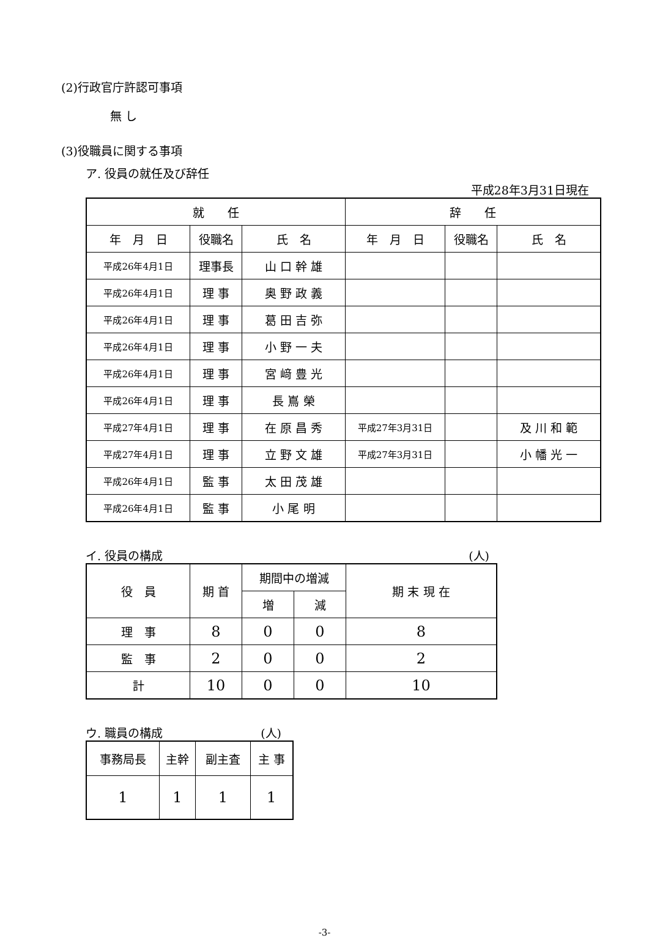(2)行政官庁許認可事項
無 し
(3)役職員に関する事項
ア. 役員の就任及び辞任
平成28年3月31日現在
| 就 任 | | | 辞 任 | | |
| --- | --- | --- | --- | --- | --- |
| 年 月 日 | 役職名 | 氏 名 | 年 月 日 | 役職名 | 氏 名 |
| 平成26年4月1日 | 理事長 | 山 口 幹 雄 | | | |
| 平成26年4月1日 | 理 事 | 奥 野 政 義 | | | |
| 平成26年4月1日 | 理 事 | 葛 田 吉 弥 | | | |
| 平成26年4月1日 | 理 事 | 小 野 一 夫 | | | |
| 平成26年4月1日 | 理 事 | 宮 﨑 豊 光 | | | |
| 平成26年4月1日 | 理 事 | 長 嶌 榮 | | | |
| 平成27年4月1日 | 理 事 | 在 原 昌 秀 | 平成27年3月31日 | | 及 川 和 範 |
| 平成27年4月1日 | 理 事 | 立 野 文 雄 | 平成27年3月31日 | | 小 幡 光 一 |
| 平成26年4月1日 | 監 事 | 太 田 茂 雄 | | | |
| 平成26年4月1日 | 監 事 | 小 尾 明 | | | |
イ. 役員の構成 (人)
| 役 員 | 期 首 | 期間中の増減 | | 期 末 現 在 |
| --- | --- | --- | --- | --- |
| | | 増 | 減 | |
| 理 事 | 8 | 0 | 0 | 8 |
| 監 事 | 2 | 0 | 0 | 2 |
| 計 | 10 | 0 | 0 | 10 |
ウ. 職員の構成 (人)
| 事務局長 | 主幹 | 副主査 | 主 事 |
| --- | --- | --- | --- |
| 1 | 1 | 1 | 1 |
-3-